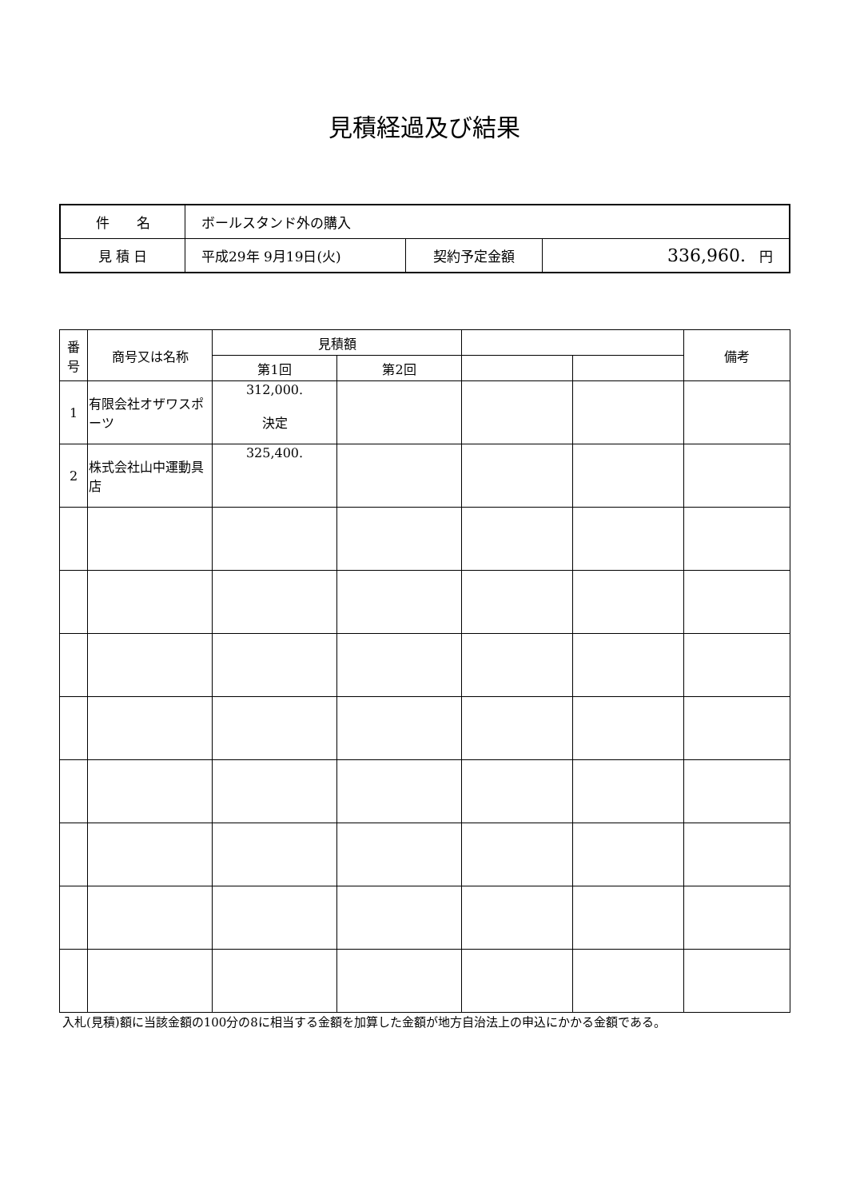見積経過及び結果
| 件 名 | ボールスタンド外の購入 | | |
| 見 積 日 | 平成29年 9月19日(火) | 契約予定金額 | 336,960. 円 |
| 番 号 | 商号又は名称 | 見積額 | | | | 備考 |
| --- | --- | --- | --- | --- | --- | --- |
| | | 第1回 | 第2回 | | | |
| 1 | 有限会社オザワスポーツ | 312,000. 決定 | | | | |
| 2 | 株式会社山中運動具店 | 325,400. | | | | |
入札(見積)額に当該金額の100分の8に相当する金額を加算した金額が地方自治法上の申込にかかる金額である。